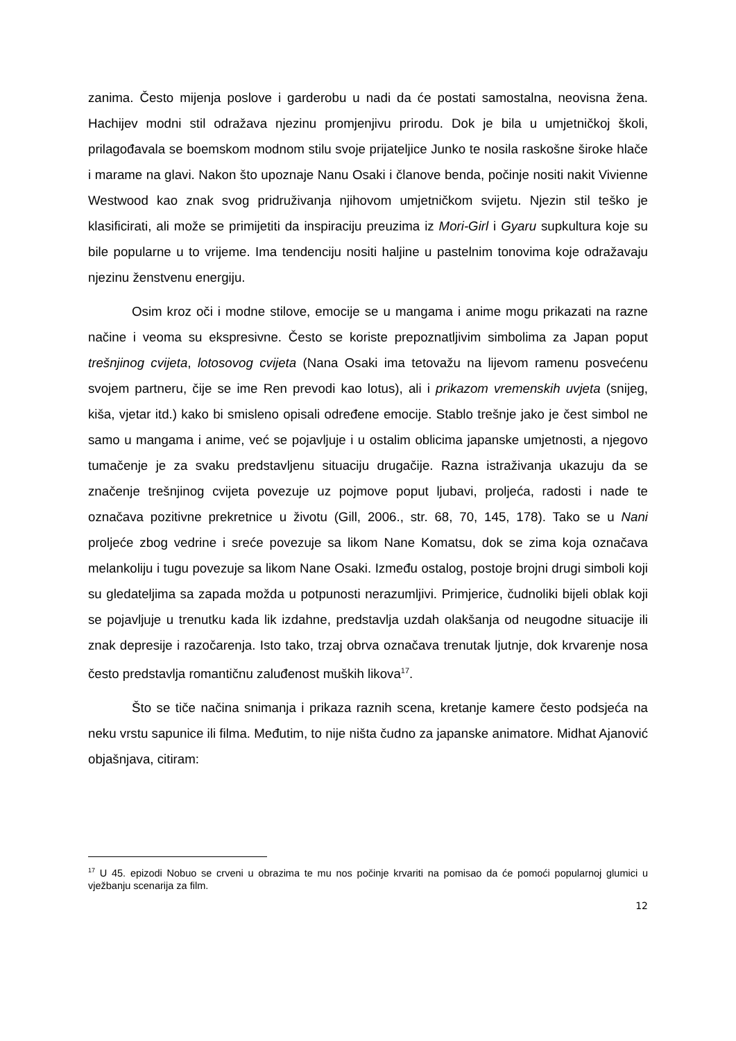zanima. Često mijenja poslove i garderobu u nadi da će postati samostalna, neovisna žena. Hachijev modni stil odražava njezinu promjenjivu prirodu. Dok je bila u umjetničkoj školi, prilagođavala se boemskom modnom stilu svoje prijateljice Junko te nosila raskošne široke hlače i marame na glavi. Nakon što upoznaje Nanu Osaki i članove benda, počinje nositi nakit Vivienne Westwood kao znak svog pridruživanja njihovom umjetničkom svijetu. Njezin stil teško je klasificirati, ali može se primijetiti da inspiraciju preuzima iz Mori-Girl i Gyaru supkultura koje su bile popularne u to vrijeme. Ima tendenciju nositi haljine u pastelnim tonovima koje odražavaju njezinu ženstvenu energiju.
Osim kroz oči i modne stilove, emocije se u mangama i anime mogu prikazati na razne načine i veoma su ekspresivne. Često se koriste prepoznatljivim simbolima za Japan poput trešnjinog cvijeta, lotosovog cvijeta (Nana Osaki ima tetovažu na lijevom ramenu posvećenu svojem partneru, čije se ime Ren prevodi kao lotus), ali i prikazom vremenskih uvjeta (snijeg, kiša, vjetar itd.) kako bi smisleno opisali određene emocije. Stablo trešnje jako je čest simbol ne samo u mangama i anime, već se pojavljuje i u ostalim oblicima japanske umjetnosti, a njegovo tumačenje je za svaku predstavljenu situaciju drugačije. Razna istraživanja ukazuju da se značenje trešnjinog cvijeta povezuje uz pojmove poput ljubavi, proljeća, radosti i nade te označava pozitivne prekretnice u životu (Gill, 2006., str. 68, 70, 145, 178). Tako se u Nani proljeće zbog vedrine i sreće povezuje sa likom Nane Komatsu, dok se zima koja označava melankoliju i tugu povezuje sa likom Nane Osaki. Između ostalog, postoje brojni drugi simboli koji su gledateljima sa zapada možda u potpunosti nerazumljivi. Primjerice, čudnoliki bijeli oblak koji se pojavljuje u trenutku kada lik izdahne, predstavlja uzdah olakšanja od neugodne situacije ili znak depresije i razočarenja. Isto tako, trzaj obrva označava trenutak ljutnje, dok krvarenje nosa često predstavlja romantičnu zaluđenost muških likova<sup>17</sup>.
Što se tiče načina snimanja i prikaza raznih scena, kretanje kamere često podsjeća na neku vrstu sapunice ili filma. Međutim, to nije ništa čudno za japanske animatore. Midhat Ajanović objašnjava, citiram:
<sup>17</sup> U 45. epizodi Nobuo se crveni u obrazima te mu nos počinje krvariti na pomisao da će pomoći popularnoj glumici u vježbanju scenarija za film.
12